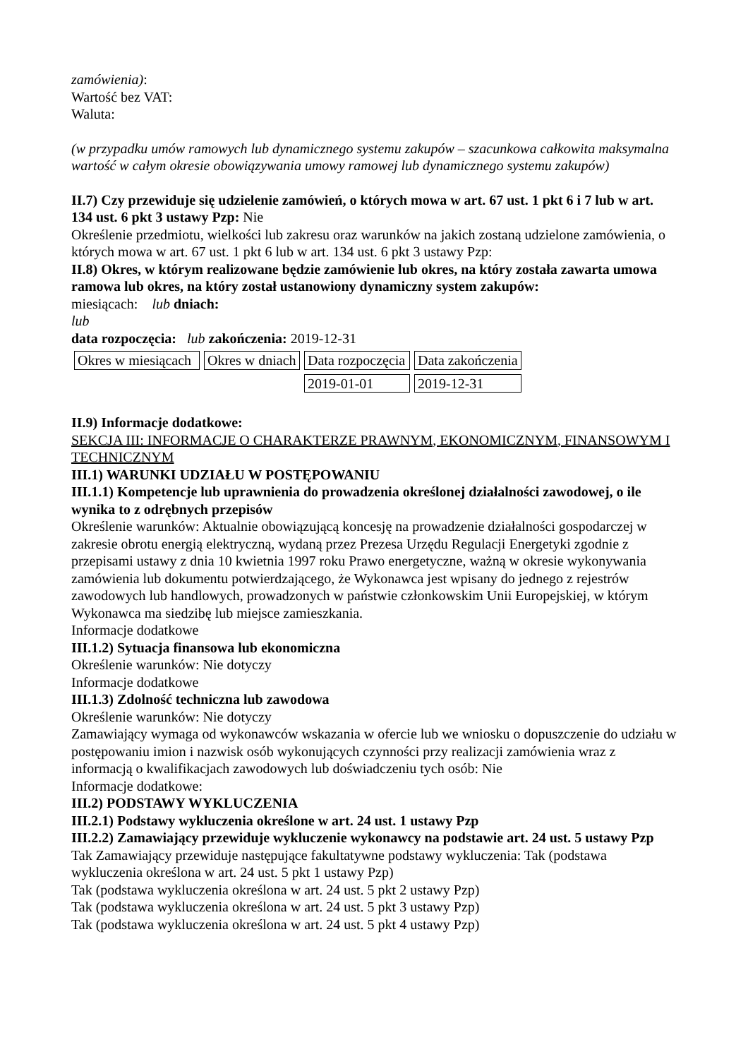zamówienia):
Wartość bez VAT:
Waluta:
(w przypadku umów ramowych lub dynamicznego systemu zakupów – szacunkowa całkowita maksymalna wartość w całym okresie obowiązywania umowy ramowej lub dynamicznego systemu zakupów)
II.7) Czy przewiduje się udzielenie zamówień, o których mowa w art. 67 ust. 1 pkt 6 i 7 lub w art. 134 ust. 6 pkt 3 ustawy Pzp: Nie
Określenie przedmiotu, wielkości lub zakresu oraz warunków na jakich zostaną udzielone zamówienia, o których mowa w art. 67 ust. 1 pkt 6 lub w art. 134 ust. 6 pkt 3 ustawy Pzp:
II.8) Okres, w którym realizowane będzie zamówienie lub okres, na który została zawarta umowa ramowa lub okres, na który został ustanowiony dynamiczny system zakupów:
miesiącach: lub dniach:
lub
data rozpoczęcia: lub zakończenia: 2019-12-31
| Okres w miesiącach | Okres w dniach | Data rozpoczęcia | Data zakończenia |
| | | 2019-01-01 | 2019-12-31 |
II.9) Informacje dodatkowe:
SEKCJA III: INFORMACJE O CHARAKTERZE PRAWNYM, EKONOMICZNYM, FINANSOWYM I TECHNICZNYM
III.1) WARUNKI UDZIAŁU W POSTĘPOWANIU
III.1.1) Kompetencje lub uprawnienia do prowadzenia określonej działalności zawodowej, o ile wynika to z odrębnych przepisów
Określenie warunków: Aktualnie obowiązującą koncesję na prowadzenie działalności gospodarczej w zakresie obrotu energią elektryczną, wydaną przez Prezesa Urzędu Regulacji Energetyki zgodnie z przepisami ustawy z dnia 10 kwietnia 1997 roku Prawo energetyczne, ważną w okresie wykonywania zamówienia lub dokumentu potwierdzającego, że Wykonawca jest wpisany do jednego z rejestrów zawodowych lub handlowych, prowadzonych w państwie członkowskim Unii Europejskiej, w którym Wykonawca ma siedzibę lub miejsce zamieszkania.
Informacje dodatkowe
III.1.2) Sytuacja finansowa lub ekonomiczna
Określenie warunków: Nie dotyczy
Informacje dodatkowe
III.1.3) Zdolność techniczna lub zawodowa
Określenie warunków: Nie dotyczy
Zamawiający wymaga od wykonawców wskazania w ofercie lub we wniosku o dopuszczenie do udziału w postępowaniu imion i nazwisk osób wykonujących czynności przy realizacji zamówienia wraz z informacją o kwalifikacjach zawodowych lub doświadczeniu tych osób: Nie
Informacje dodatkowe:
III.2) PODSTAWY WYKLUCZENIA
III.2.1) Podstawy wykluczenia określone w art. 24 ust. 1 ustawy Pzp
III.2.2) Zamawiający przewiduje wykluczenie wykonawcy na podstawie art. 24 ust. 5 ustawy Pzp Tak Zamawiający przewiduje następujące fakultatywne podstawy wykluczenia: Tak (podstawa wykluczenia określona w art. 24 ust. 5 pkt 1 ustawy Pzp)
Tak (podstawa wykluczenia określona w art. 24 ust. 5 pkt 2 ustawy Pzp)
Tak (podstawa wykluczenia określona w art. 24 ust. 5 pkt 3 ustawy Pzp)
Tak (podstawa wykluczenia określona w art. 24 ust. 5 pkt 4 ustawy Pzp)